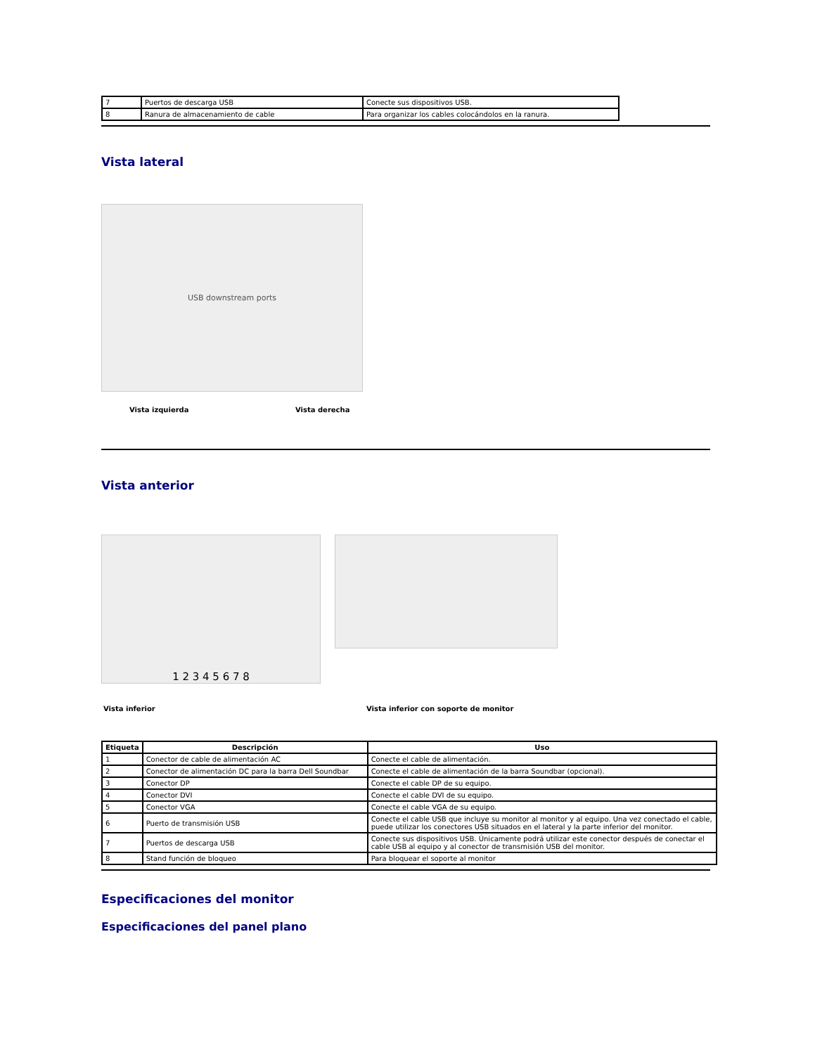| 7 | Puertos de descarga USB | Conecte sus dispositivos USB. |
| 8 | Ranura de almacenamiento de cable | Para organizar los cables colocándolos en la ranura. |
Vista lateral
USB downstream ports
Vista izquierda Vista derecha
Vista anterior
1 2 3 4 5 6 7 8
Vista inferior Vista inferior con soporte de monitor
| Etiqueta | Descripción | Uso |
| --- | --- | --- |
| 1 | Conector de cable de alimentación AC | Conecte el cable de alimentación. |
| 2 | Conector de alimentación DC para la barra Dell Soundbar | Conecte el cable de alimentación de la barra Soundbar (opcional). |
| 3 | Conector DP | Conecte el cable DP de su equipo. |
| 4 | Conector DVI | Conecte el cable DVI de su equipo. |
| 5 | Conector VGA | Conecte el cable VGA de su equipo. |
| 6 | Puerto de transmisión USB | Conecte el cable USB que incluye su monitor al monitor y al equipo. Una vez conectado el cable, puede utilizar los conectores USB situados en el lateral y la parte inferior del monitor. |
| 7 | Puertos de descarga USB | Conecte sus dispositivos USB. Únicamente podrá utilizar este conector después de conectar el cable USB al equipo y al conector de transmisión USB del monitor. |
| 8 | Stand función de bloqueo | Para bloquear el soporte al monitor |
Especificaciones del monitor
Especificaciones del panel plano